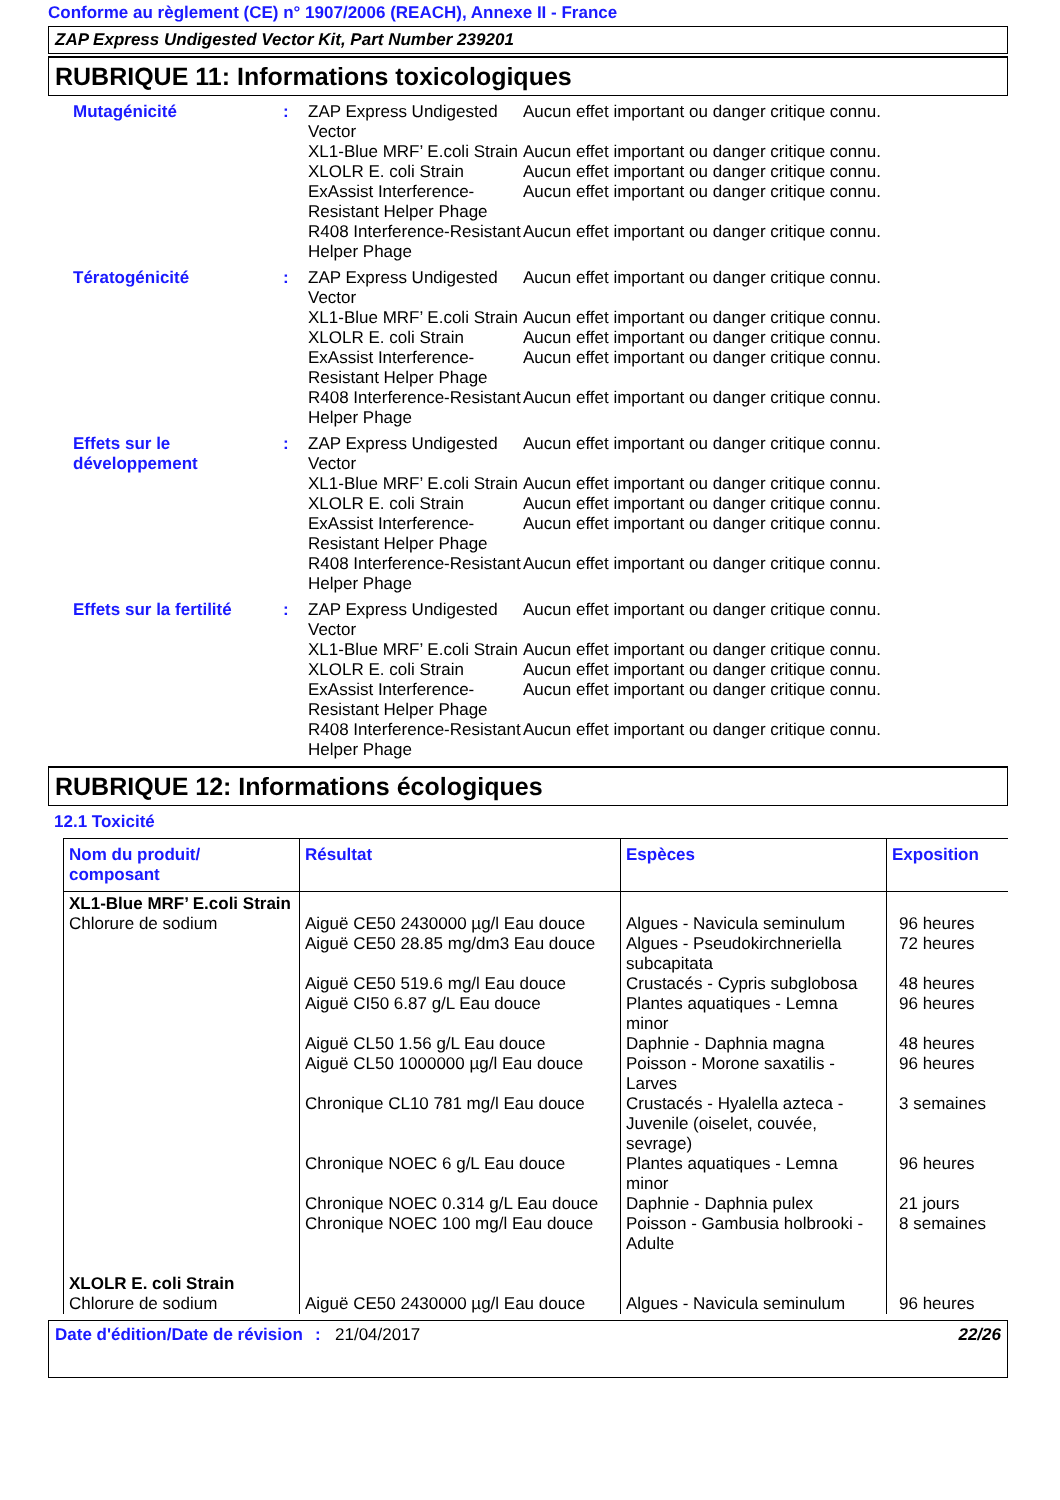Conforme au règlement (CE) n° 1907/2006 (REACH), Annexe II - France
ZAP Express Undigested Vector Kit, Part Number 239201
RUBRIQUE 11: Informations toxicologiques
| Mutagénicité | : | ZAP Express Undigested Vector | Aucun effet important ou danger critique connu. |
| | | XL1-Blue MRF’ E.coli Strain | Aucun effet important ou danger critique connu. |
| | | XLOLR E. coli Strain | Aucun effet important ou danger critique connu. |
| | | ExAssist Interference-Resistant Helper Phage | Aucun effet important ou danger critique connu. |
| | | R408 Interference-Resistant Helper Phage | Aucun effet important ou danger critique connu. |
| Tératogénicité | : | ZAP Express Undigested Vector | Aucun effet important ou danger critique connu. |
| | | XL1-Blue MRF’ E.coli Strain | Aucun effet important ou danger critique connu. |
| | | XLOLR E. coli Strain | Aucun effet important ou danger critique connu. |
| | | ExAssist Interference-Resistant Helper Phage | Aucun effet important ou danger critique connu. |
| | | R408 Interference-Resistant Helper Phage | Aucun effet important ou danger critique connu. |
| Effets sur le développement | : | ZAP Express Undigested Vector | Aucun effet important ou danger critique connu. |
| | | XL1-Blue MRF’ E.coli Strain | Aucun effet important ou danger critique connu. |
| | | XLOLR E. coli Strain | Aucun effet important ou danger critique connu. |
| | | ExAssist Interference-Resistant Helper Phage | Aucun effet important ou danger critique connu. |
| | | R408 Interference-Resistant Helper Phage | Aucun effet important ou danger critique connu. |
| Effets sur la fertilité | : | ZAP Express Undigested Vector | Aucun effet important ou danger critique connu. |
| | | XL1-Blue MRF’ E.coli Strain | Aucun effet important ou danger critique connu. |
| | | XLOLR E. coli Strain | Aucun effet important ou danger critique connu. |
| | | ExAssist Interference-Resistant Helper Phage | Aucun effet important ou danger critique connu. |
| | | R408 Interference-Resistant Helper Phage | Aucun effet important ou danger critique connu. |
RUBRIQUE 12: Informations écologiques
12.1 Toxicité
| Nom du produit/ composant | Résultat | Espèces | Exposition |
| --- | --- | --- | --- |
| XL1-Blue MRF’ E.coli Strain Chlorure de sodium | Aiguë CE50 2430000 µg/l Eau douce Aiguë CE50 28.85 mg/dm3 Eau douce Aiguë CE50 519.6 mg/l Eau douce Aiguë CI50 6.87 g/L Eau douce Aiguë CL50 1.56 g/L Eau douce Aiguë CL50 1000000 µg/l Eau douce Chronique CL10 781 mg/l Eau douce Chronique NOEC 6 g/L Eau douce Chronique NOEC 0.314 g/L Eau douce Chronique NOEC 100 mg/l Eau douce | Algues - Navicula seminulum Algues - Pseudokirchneriella subcapitata Crustacés - Cypris subglobosa Plantes aquatiques - Lemna minor Daphnie - Daphnia magna Poisson - Morone saxatilis - Larves Crustacés - Hyalella azteca - Juvenile (oiselet, couvée, sevrage) Plantes aquatiques - Lemna minor Daphnie - Daphnia pulex Poisson - Gambusia holbrooki - Adulte | 96 heures 72 heures 48 heures 96 heures 48 heures 96 heures 3 semaines 96 heures 21 jours 8 semaines |
| XLOLR E. coli Strain Chlorure de sodium | Aiguë CE50 2430000 µg/l Eau douce | Algues - Navicula seminulum | 96 heures |
Date d'édition/Date de révision
: 21/04/2017 22/26